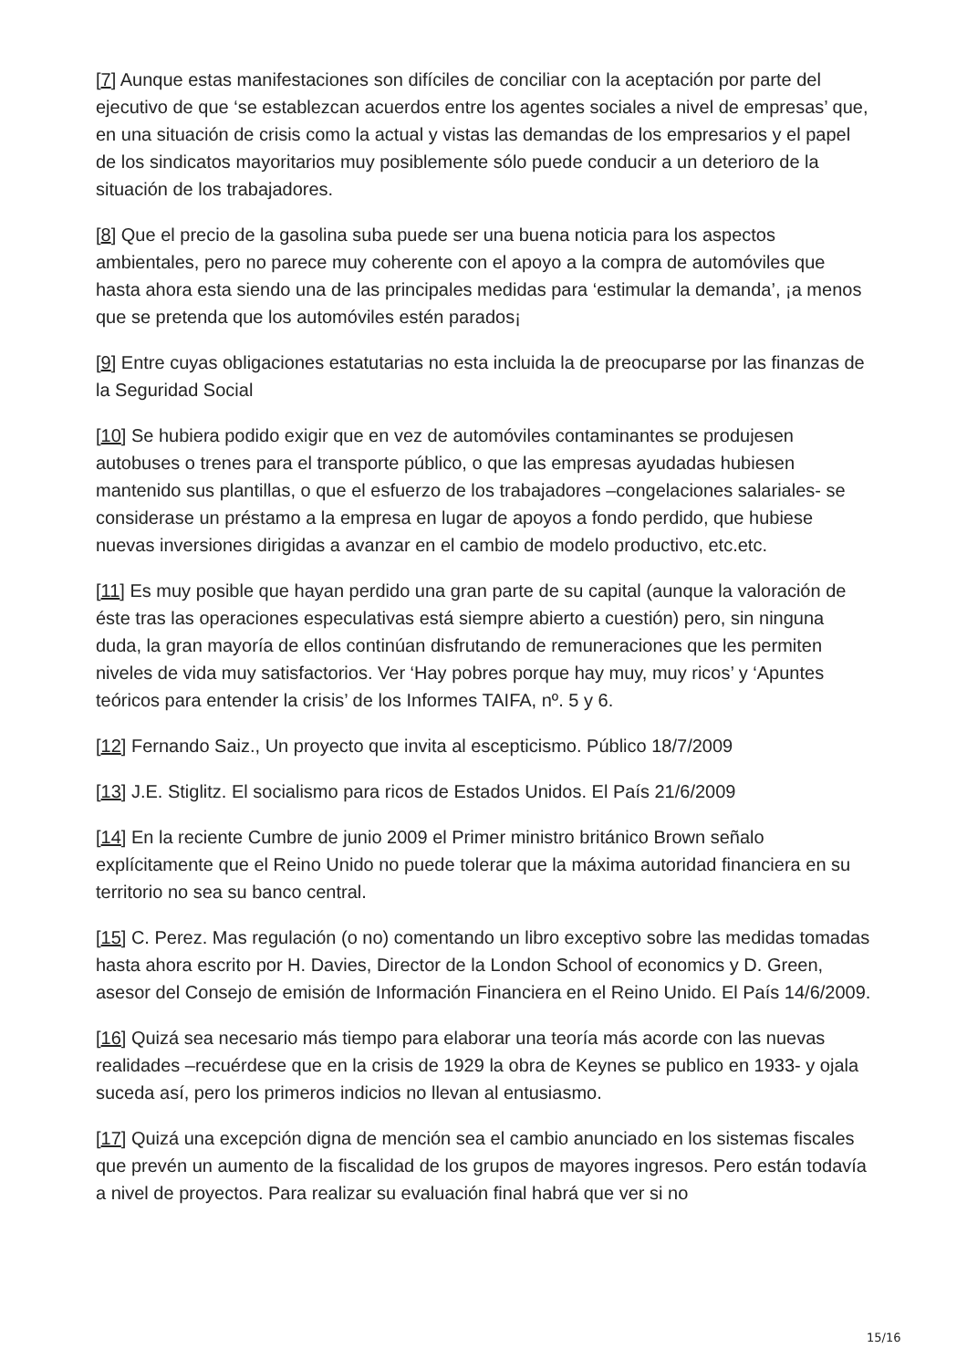[7] Aunque estas manifestaciones son difíciles de conciliar con la aceptación por parte del ejecutivo de que ‘se establezcan acuerdos entre los agentes sociales a nivel de empresas’ que, en una situación de crisis como la actual y vistas las demandas de los empresarios y el papel de los sindicatos mayoritarios muy posiblemente sólo puede conducir a un deterioro de la situación de los trabajadores.
[8] Que el precio de la gasolina suba puede ser una buena noticia para los aspectos ambientales, pero no parece muy coherente con el apoyo a la compra de automóviles que hasta ahora esta siendo una de las principales medidas para ‘estimular la demanda’, ¡a menos que se pretenda que los automóviles estén parados¡
[9] Entre cuyas obligaciones estatutarias no esta incluida la de preocuparse por las finanzas de la Seguridad Social
[10] Se hubiera podido exigir que en vez de automóviles contaminantes se produjesen autobuses o trenes para el transporte público, o que las empresas ayudadas hubiesen mantenido sus plantillas, o que el esfuerzo de los trabajadores –congelaciones salariales- se considerase un préstamo a la empresa en lugar de apoyos a fondo perdido, que hubiese nuevas inversiones dirigidas a avanzar en el cambio de modelo productivo, etc.etc.
[11] Es muy posible que hayan perdido una gran parte de su capital (aunque la valoración de éste tras las operaciones especulativas está siempre abierto a cuestión) pero, sin ninguna duda, la gran mayoría de ellos continúan disfrutando de remuneraciones que les permiten niveles de vida muy satisfactorios. Ver ‘Hay pobres porque hay muy, muy ricos’ y ‘Apuntes teóricos para entender la crisis’ de los Informes TAIFA, nº. 5 y 6.
[12] Fernando Saiz., Un proyecto que invita al escepticismo. Público 18/7/2009
[13] J.E. Stiglitz. El socialismo para ricos de Estados Unidos. El País 21/6/2009
[14] En la reciente Cumbre de junio 2009 el Primer ministro británico Brown señalo explícitamente que el Reino Unido no puede tolerar que la máxima autoridad financiera en su territorio no sea su banco central.
[15] C. Perez. Mas regulación (o no) comentando un libro exceptivo sobre las medidas tomadas hasta ahora escrito por H. Davies, Director de la London School of economics y D. Green, asesor del Consejo de emisión de Información Financiera en el Reino Unido. El País 14/6/2009.
[16] Quizá sea necesario más tiempo para elaborar una teoría más acorde con las nuevas realidades –recuérdese que en la crisis de 1929 la obra de Keynes se publico en 1933- y ojala suceda así, pero los primeros indicios no llevan al entusiasmo.
[17] Quizá una excepción digna de mención sea el cambio anunciado en los sistemas fiscales que prevén un aumento de la fiscalidad de los grupos de mayores ingresos. Pero están todavía a nivel de proyectos. Para realizar su evaluación final habrá que ver si no
15/16